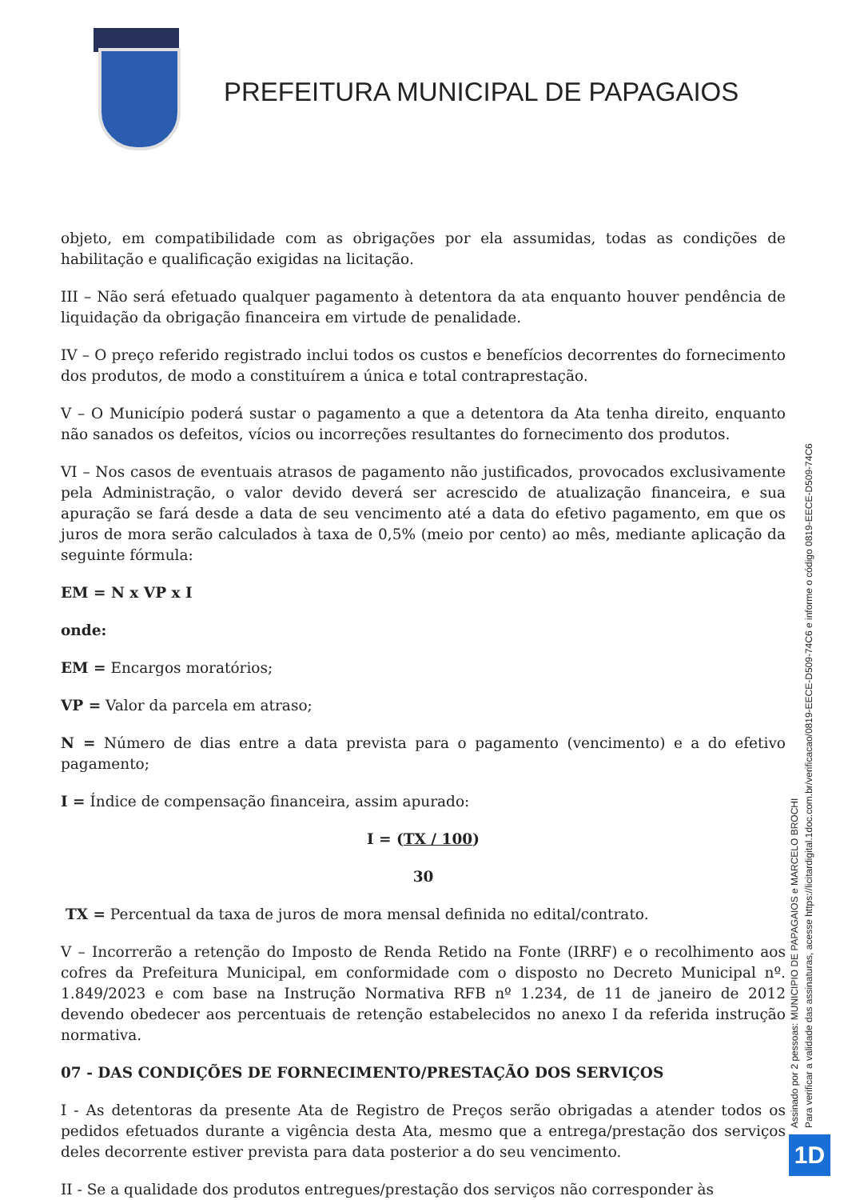PREFEITURA MUNICIPAL DE PAPAGAIOS
objeto, em compatibilidade com as obrigações por ela assumidas, todas as condições de habilitação e qualificação exigidas na licitação.
III – Não será efetuado qualquer pagamento à detentora da ata enquanto houver pendência de liquidação da obrigação financeira em virtude de penalidade.
IV – O preço referido registrado inclui todos os custos e benefícios decorrentes do fornecimento dos produtos, de modo a constituírem a única e total contraprestação.
V – O Município poderá sustar o pagamento a que a detentora da Ata tenha direito, enquanto não sanados os defeitos, vícios ou incorreções resultantes do fornecimento dos produtos.
VI – Nos casos de eventuais atrasos de pagamento não justificados, provocados exclusivamente pela Administração, o valor devido deverá ser acrescido de atualização financeira, e sua apuração se fará desde a data de seu vencimento até a data do efetivo pagamento, em que os juros de mora serão calculados à taxa de 0,5% (meio por cento) ao mês, mediante aplicação da seguinte fórmula:
EM = N x VP x I
onde:
EM = Encargos moratórios;
VP = Valor da parcela em atraso;
N = Número de dias entre a data prevista para o pagamento (vencimento) e a do efetivo pagamento;
I = Índice de compensação financeira, assim apurado:
I = (TX / 100)
30
TX = Percentual da taxa de juros de mora mensal definida no edital/contrato.
V – Incorrerão a retenção do Imposto de Renda Retido na Fonte (IRRF) e o recolhimento aos cofres da Prefeitura Municipal, em conformidade com o disposto no Decreto Municipal nº. 1.849/2023 e com base na Instrução Normativa RFB nº 1.234, de 11 de janeiro de 2012 devendo obedecer aos percentuais de retenção estabelecidos no anexo I da referida instrução normativa.
07 - DAS CONDIÇÕES DE FORNECIMENTO/PRESTAÇÃO DOS SERVIÇOS
I - As detentoras da presente Ata de Registro de Preços serão obrigadas a atender todos os pedidos efetuados durante a vigência desta Ata, mesmo que a entrega/prestação dos serviços deles decorrente estiver prevista para data posterior a do seu vencimento.
II - Se a qualidade dos produtos entregues/prestação dos serviços não corresponder às
Assinado por 2 pessoas: MUNICIPIO DE PAPAGAIOS e MARCELO BROCHI
Para verificar a validade das assinaturas, acesse https://licitardigital.1doc.com.br/verificacao/0819-EECE-D509-74C6 e informe o código 0819-EECE-D509-74C6
1D